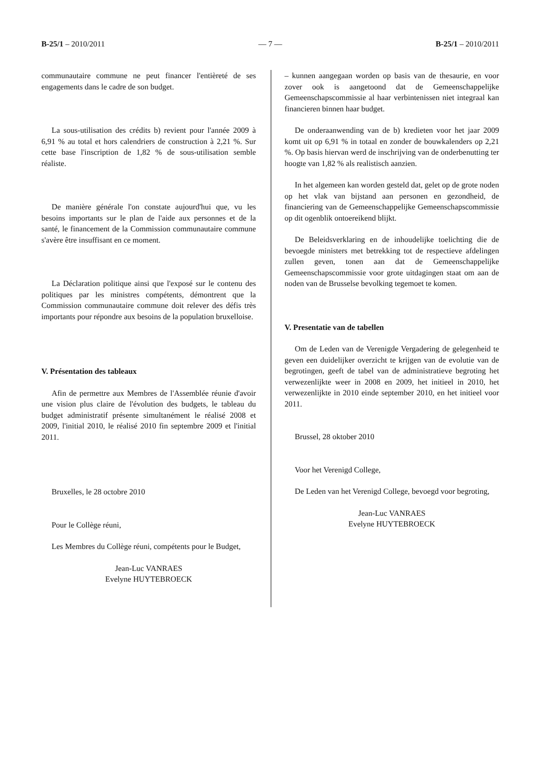B-25/1 – 2010/2011 — 7 — B-25/1 – 2010/2011
communautaire commune ne peut financer l'entièreté de ses engagements dans le cadre de son budget.
La sous-utilisation des crédits b) revient pour l'année 2009 à 6,91 % au total et hors calendriers de construction à 2,21 %. Sur cette base l'inscription de 1,82 % de sous-utilisation semble réaliste.
De manière générale l'on constate aujourd'hui que, vu les besoins importants sur le plan de l'aide aux personnes et de la santé, le financement de la Commission communautaire commune s'avère être insuffisant en ce moment.
La Déclaration politique ainsi que l'exposé sur le contenu des politiques par les ministres compétents, démontrent que la Commission communautaire commune doit relever des défis très importants pour répondre aux besoins de la population bruxelloise.
V. Présentation des tableaux
Afin de permettre aux Membres de l'Assemblée réunie d'avoir une vision plus claire de l'évolution des budgets, le tableau du budget administratif présente simultanément le réalisé 2008 et 2009, l'initial 2010, le réalisé 2010 fin septembre 2009 et l'initial 2011.
Bruxelles, le 28 octobre 2010
Pour le Collège réuni,
Les Membres du Collège réuni, compétents pour le Budget,
Jean-Luc VANRAES
Evelyne HUYTEBROECK
– kunnen aangegaan worden op basis van de thesaurie, en voor zover ook is aangetoond dat de Gemeenschappelijke Gemeenschapscommissie al haar verbintenissen niet integraal kan financieren binnen haar budget.
De onderaanwending van de b) kredieten voor het jaar 2009 komt uit op 6,91 % in totaal en zonder de bouwkalenders op 2,21 %. Op basis hiervan werd de inschrijving van de onderbenutting ter hoogte van 1,82 % als realistisch aanzien.
In het algemeen kan worden gesteld dat, gelet op de grote noden op het vlak van bijstand aan personen en gezondheid, de financiering van de Gemeenschappelijke Gemeenschapscommissie op dit ogenblik ontoereikend blijkt.
De Beleidsverklaring en de inhoudelijke toelichting die de bevoegde ministers met betrekking tot de respectieve afdelingen zullen geven, tonen aan dat de Gemeenschappelijke Gemeenschapscommissie voor grote uitdagingen staat om aan de noden van de Brusselse bevolking tegemoet te komen.
V. Presentatie van de tabellen
Om de Leden van de Verenigde Vergadering de gelegenheid te geven een duidelijker overzicht te krijgen van de evolutie van de begrotingen, geeft de tabel van de administratieve begroting het verwezenlijkte weer in 2008 en 2009, het initieel in 2010, het verwezenlijkte in 2010 einde september 2010, en het initieel voor 2011.
Brussel, 28 oktober 2010
Voor het Verenigd College,
De Leden van het Verenigd College, bevoegd voor begroting,
Jean-Luc VANRAES
Evelyne HUYTEBROECK